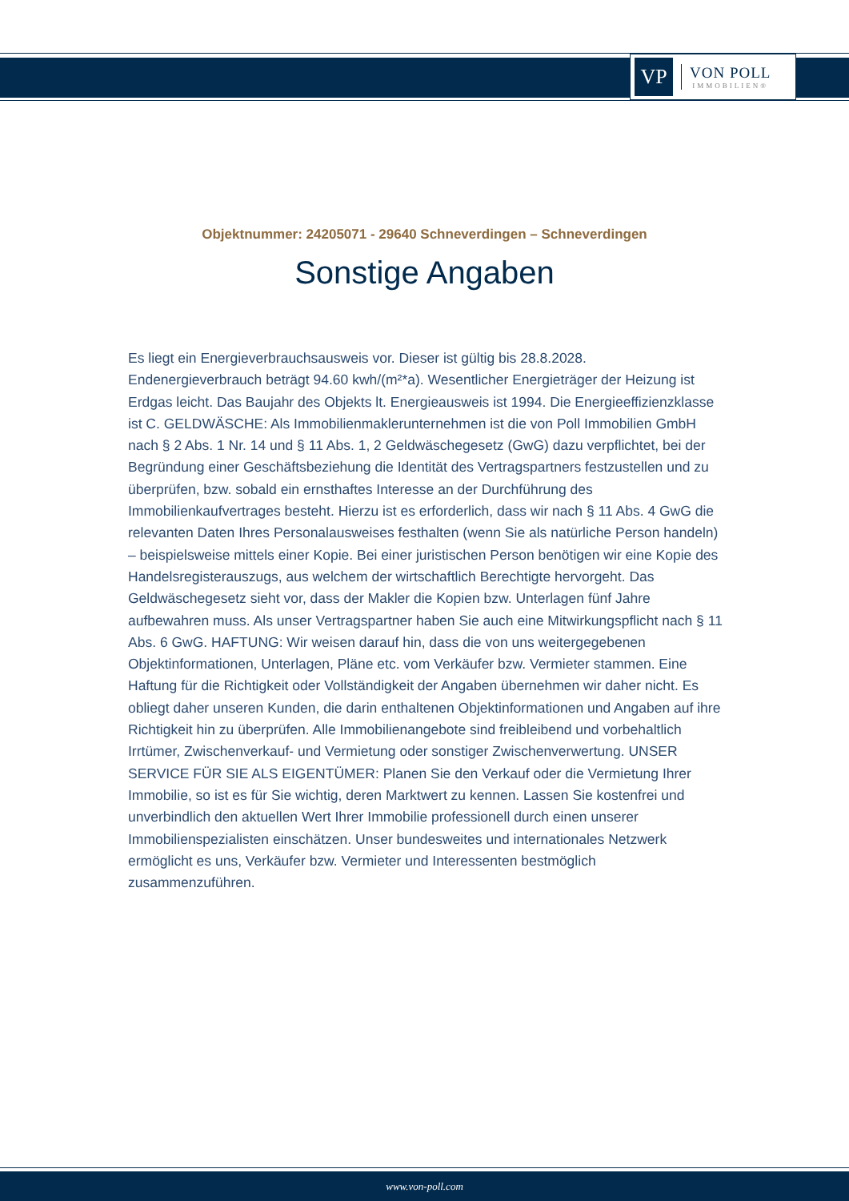VP
VON POLL
IMMOBILIEN®
Objektnummer: 24205071 - 29640 Schneverdingen – Schneverdingen
Sonstige Angaben
Es liegt ein Energieverbrauchsausweis vor. Dieser ist gültig bis 28.8.2028. Endenergieverbrauch beträgt 94.60 kwh/(m²*a). Wesentlicher Energieträger der Heizung ist Erdgas leicht. Das Baujahr des Objekts lt. Energieausweis ist 1994. Die Energieeffizienzklasse ist C. GELDWÄSCHE: Als Immobilienmaklerunternehmen ist die von Poll Immobilien GmbH nach § 2 Abs. 1 Nr. 14 und § 11 Abs. 1, 2 Geldwäschegesetz (GwG) dazu verpflichtet, bei der Begründung einer Geschäftsbeziehung die Identität des Vertragspartners festzustellen und zu überprüfen, bzw. sobald ein ernsthaftes Interesse an der Durchführung des Immobilienkaufvertrages besteht. Hierzu ist es erforderlich, dass wir nach § 11 Abs. 4 GwG die relevanten Daten Ihres Personalausweises festhalten (wenn Sie als natürliche Person handeln) – beispielsweise mittels einer Kopie. Bei einer juristischen Person benötigen wir eine Kopie des Handelsregisterauszugs, aus welchem der wirtschaftlich Berechtigte hervorgeht. Das Geldwäschegesetz sieht vor, dass der Makler die Kopien bzw. Unterlagen fünf Jahre aufbewahren muss. Als unser Vertragspartner haben Sie auch eine Mitwirkungspflicht nach § 11 Abs. 6 GwG. HAFTUNG: Wir weisen darauf hin, dass die von uns weitergegebenen Objektinformationen, Unterlagen, Pläne etc. vom Verkäufer bzw. Vermieter stammen. Eine Haftung für die Richtigkeit oder Vollständigkeit der Angaben übernehmen wir daher nicht. Es obliegt daher unseren Kunden, die darin enthaltenen Objektinformationen und Angaben auf ihre Richtigkeit hin zu überprüfen. Alle Immobilienangebote sind freibleibend und vorbehaltlich Irrtümer, Zwischenverkauf- und Vermietung oder sonstiger Zwischenverwertung. UNSER SERVICE FÜR SIE ALS EIGENTÜMER: Planen Sie den Verkauf oder die Vermietung Ihrer Immobilie, so ist es für Sie wichtig, deren Marktwert zu kennen. Lassen Sie kostenfrei und unverbindlich den aktuellen Wert Ihrer Immobilie professionell durch einen unserer Immobilienspezialisten einschätzen. Unser bundesweites und internationales Netzwerk ermöglicht es uns, Verkäufer bzw. Vermieter und Interessenten bestmöglich zusammenzuführen.
www.von-poll.com